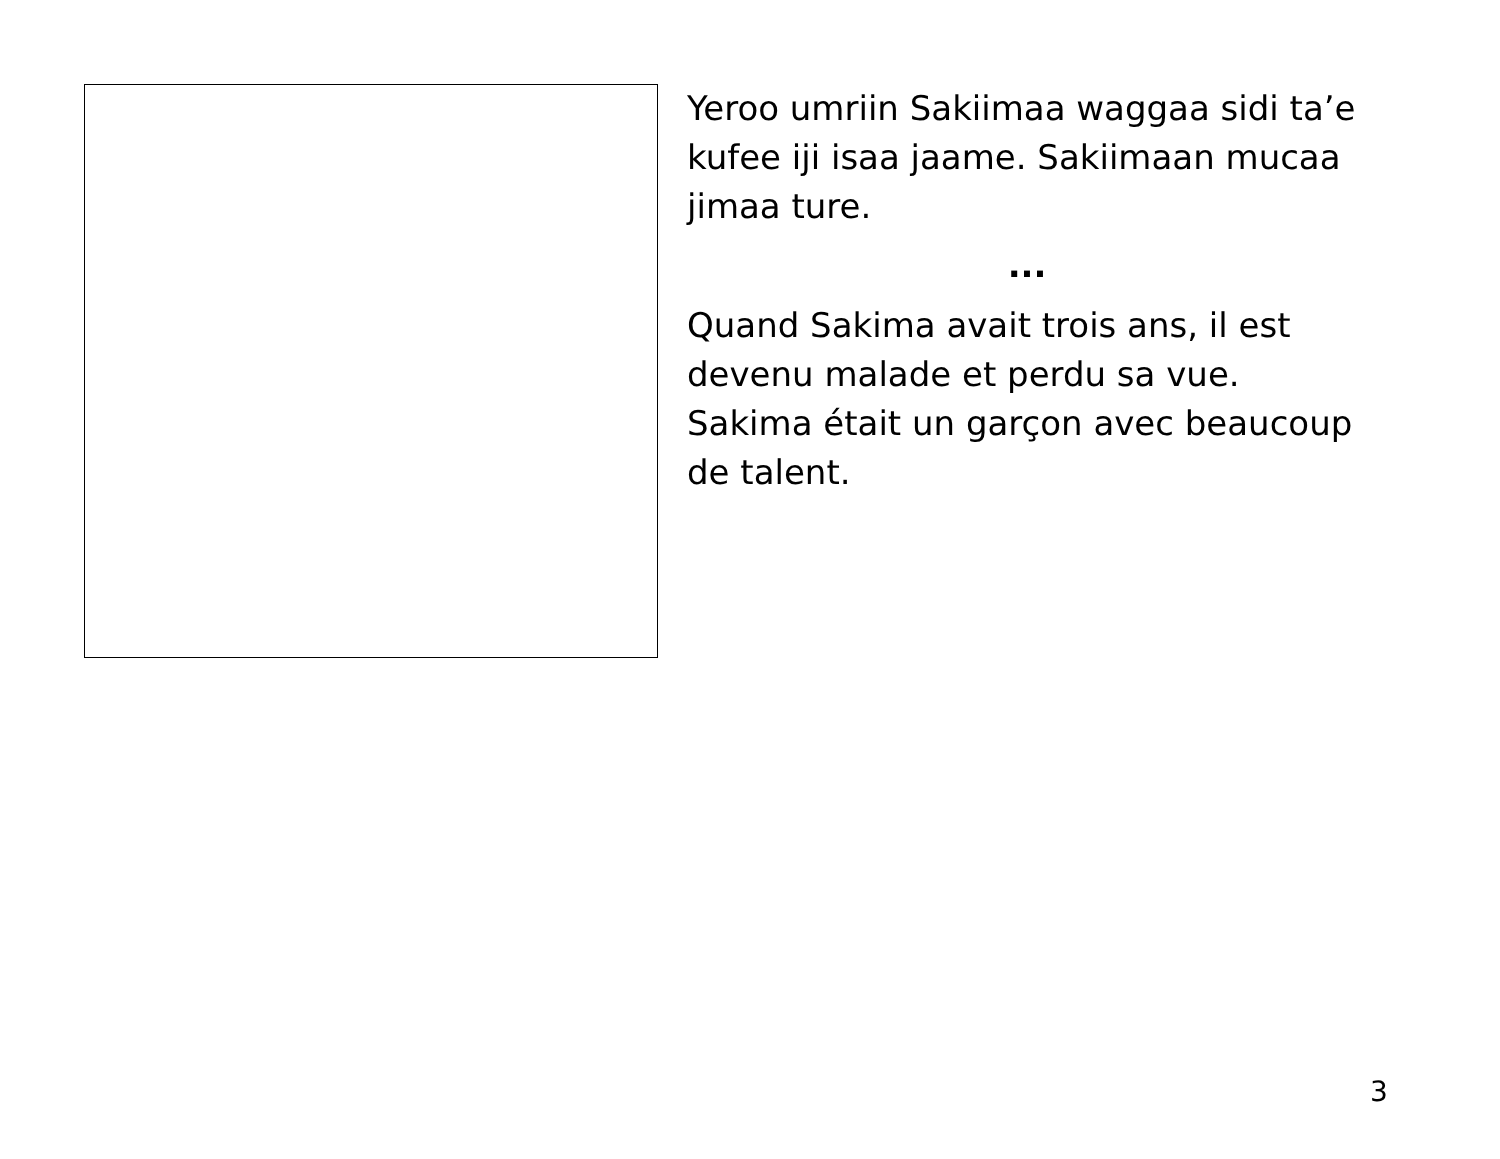Yeroo umriin Sakiimaa waggaa sidi ta’e kufee iji isaa jaame. Sakiimaan mucaa jimaa ture.
...
Quand Sakima avait trois ans, il est devenu malade et perdu sa vue. Sakima était un garçon avec beaucoup de talent.
3